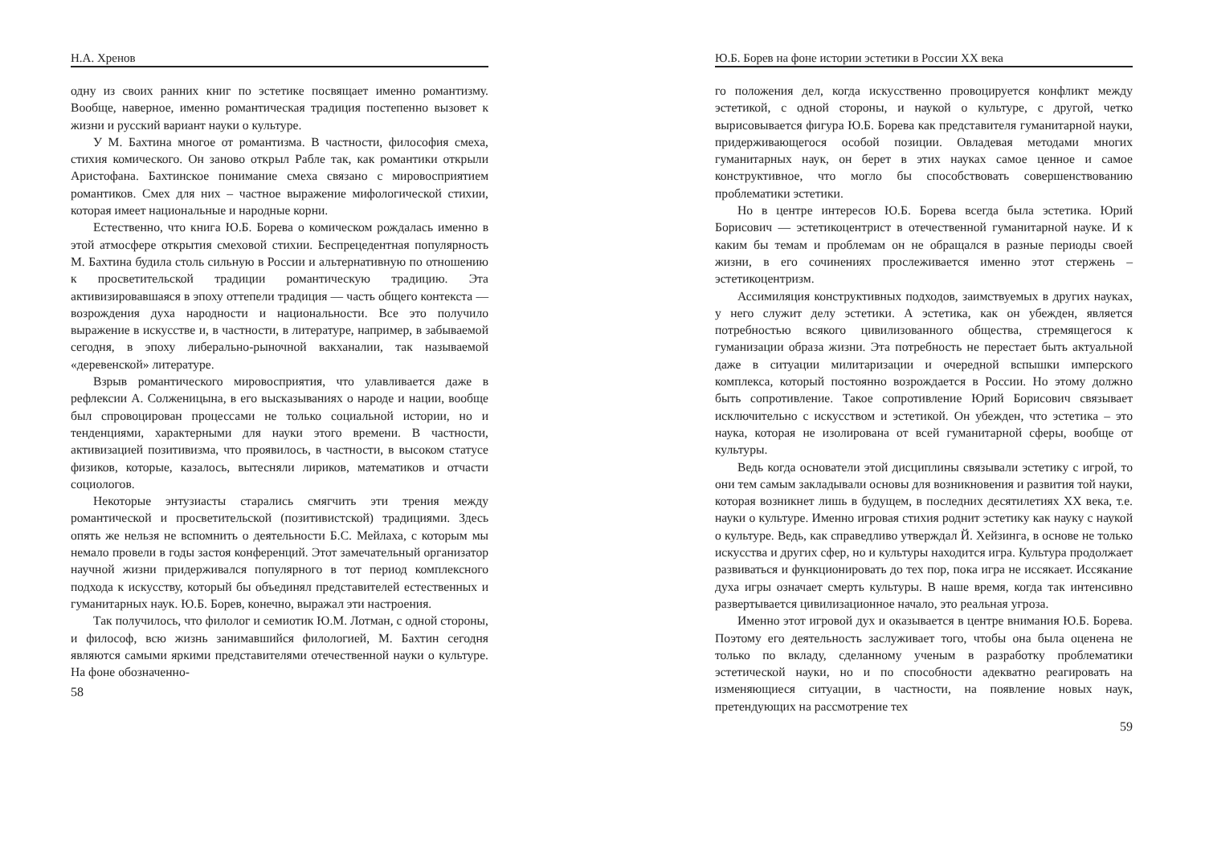Н.А. Хренов
одну из своих ранних книг по эстетике посвящает именно романтизму. Вообще, наверное, именно романтическая традиция постепенно вызовет к жизни и русский вариант науки о культуре.
У М. Бахтина многое от романтизма. В частности, философия смеха, стихия комического. Он заново открыл Рабле так, как романтики открыли Аристофана. Бахтинское понимание смеха связано с мировосприятием романтиков. Смех для них – частное выражение мифологической стихии, которая имеет национальные и народные корни.
Естественно, что книга Ю.Б. Борева о комическом рождалась именно в этой атмосфере открытия смеховой стихии. Беспрецедентная популярность М. Бахтина будила столь сильную в России и альтернативную по отношению к просветительской традиции романтическую традицию. Эта активизировавшаяся в эпоху оттепели традиция — часть общего контекста — возрождения духа народности и национальности. Все это получило выражение в искусстве и, в частности, в литературе, например, в забываемой сегодня, в эпоху либерально-рыночной вакханалии, так называемой «деревенской» литературе.
Взрыв романтического мировосприятия, что улавливается даже в рефлексии А. Солженицына, в его высказываниях о народе и нации, вообще был спровоцирован процессами не только социальной истории, но и тенденциями, характерными для науки этого времени. В частности, активизацией позитивизма, что проявилось, в частности, в высоком статусе физиков, которые, казалось, вытесняли лириков, математиков и отчасти социологов.
Некоторые энтузиасты старались смягчить эти трения между романтической и просветительской (позитивистской) традициями. Здесь опять же нельзя не вспомнить о деятельности Б.С. Мейлаха, с которым мы немало провели в годы застоя конференций. Этот замечательный организатор научной жизни придерживался популярного в тот период комплексного подхода к искусству, который бы объединял представителей естественных и гуманитарных наук. Ю.Б. Борев, конечно, выражал эти настроения.
Так получилось, что филолог и семиотик Ю.М. Лотман, с одной стороны, и философ, всю жизнь занимавшийся филологией, М. Бахтин сегодня являются самыми яркими представителями отечественной науки о культуре. На фоне обозначенно-
58
Ю.Б. Борев на фоне истории эстетики в России XX века
го положения дел, когда искусственно провоцируется конфликт между эстетикой, с одной стороны, и наукой о культуре, с другой, четко вырисовывается фигура Ю.Б. Борева как представителя гуманитарной науки, придерживающегося особой позиции. Овладевая методами многих гуманитарных наук, он берет в этих науках самое ценное и самое конструктивное, что могло бы способствовать совершенствованию проблематики эстетики.
Но в центре интересов Ю.Б. Борева всегда была эстетика. Юрий Борисович — эстетикоцентрист в отечественной гуманитарной науке. И к каким бы темам и проблемам он не обращался в разные периоды своей жизни, в его сочинениях прослеживается именно этот стержень – эстетикоцентризм.
Ассимиляция конструктивных подходов, заимствуемых в других науках, у него служит делу эстетики. А эстетика, как он убежден, является потребностью всякого цивилизованного общества, стремящегося к гуманизации образа жизни. Эта потребность не перестает быть актуальной даже в ситуации милитаризации и очередной вспышки имперского комплекса, который постоянно возрождается в России. Но этому должно быть сопротивление. Такое сопротивление Юрий Борисович связывает исключительно с искусством и эстетикой. Он убежден, что эстетика – это наука, которая не изолирована от всей гуманитарной сферы, вообще от культуры.
Ведь когда основатели этой дисциплины связывали эстетику с игрой, то они тем самым закладывали основы для возникновения и развития той науки, которая возникнет лишь в будущем, в последних десятилетиях XX века, т.е. науки о культуре. Именно игровая стихия роднит эстетику как науку с наукой о культуре. Ведь, как справедливо утверждал Й. Хейзинга, в основе не только искусства и других сфер, но и культуры находится игра. Культура продолжает развиваться и функционировать до тех пор, пока игра не иссякает. Иссякание духа игры означает смерть культуры. В наше время, когда так интенсивно развертывается цивилизационное начало, это реальная угроза.
Именно этот игровой дух и оказывается в центре внимания Ю.Б. Борева. Поэтому его деятельность заслуживает того, чтобы она была оценена не только по вкладу, сделанному ученым в разработку проблематики эстетической науки, но и по способности адекватно реагировать на изменяющиеся ситуации, в частности, на появление новых наук, претендующих на рассмотрение тех
59